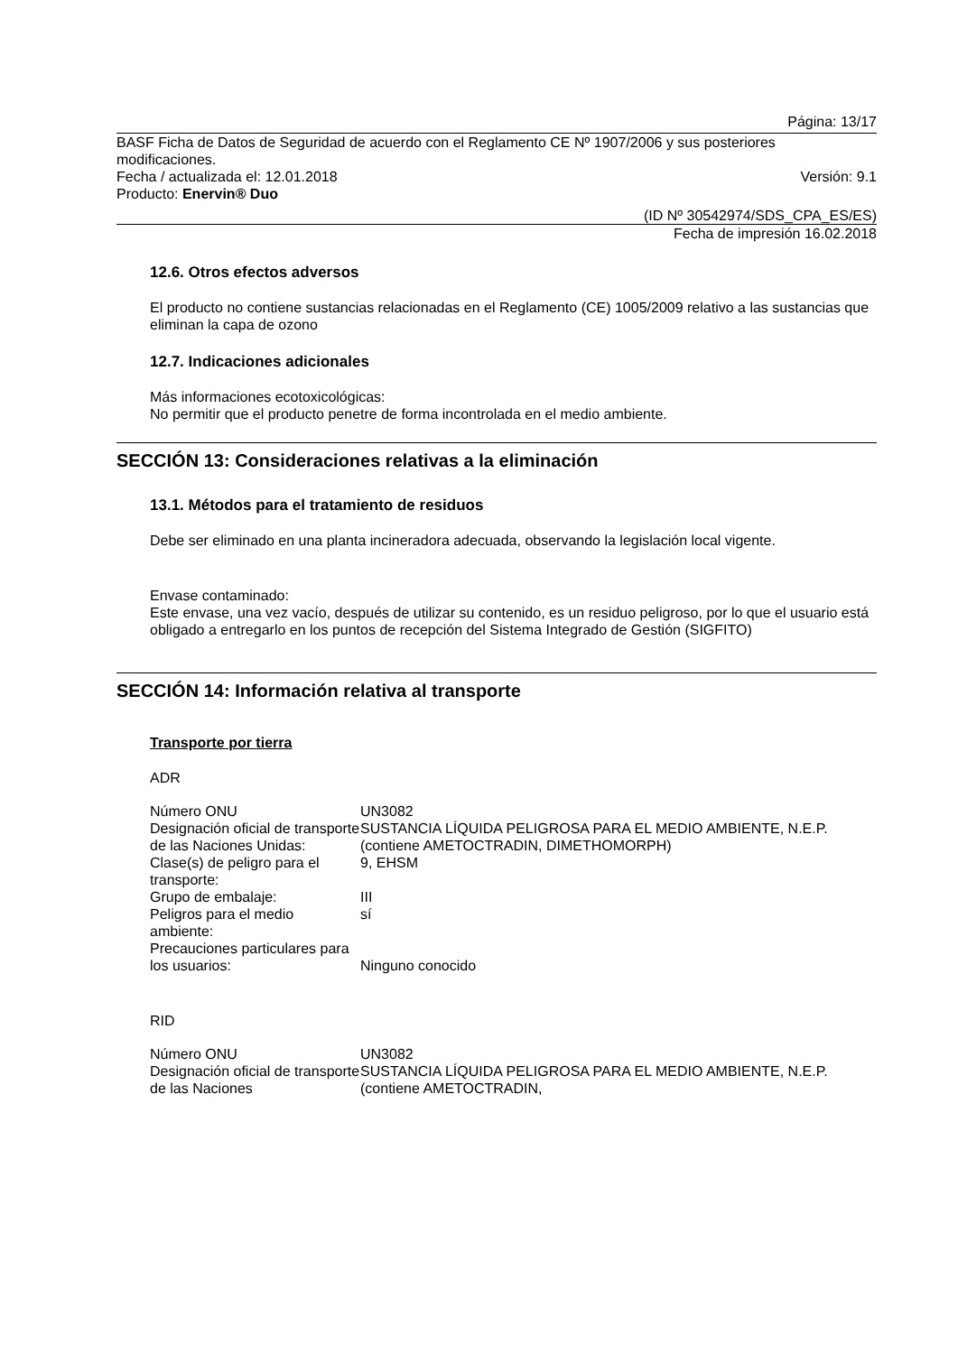Página: 13/17
BASF Ficha de Datos de Seguridad de acuerdo con el Reglamento CE Nº 1907/2006 y sus posteriores modificaciones.
Fecha / actualizada el: 12.01.2018 Versión: 9.1
Producto: Enervin® Duo
(ID Nº 30542974/SDS_CPA_ES/ES)
Fecha de impresión 16.02.2018
12.6. Otros efectos adversos
El producto no contiene sustancias relacionadas en el Reglamento (CE) 1005/2009 relativo a las sustancias que eliminan la capa de ozono
12.7. Indicaciones adicionales
Más informaciones ecotoxicológicas:
No permitir que el producto penetre de forma incontrolada en el medio ambiente.
SECCIÓN 13: Consideraciones relativas a la eliminación
13.1. Métodos para el tratamiento de residuos
Debe ser eliminado en una planta incineradora adecuada, observando la legislación local vigente.
Envase contaminado:
Este envase, una vez vacío, después de utilizar su contenido, es un residuo peligroso, por lo que el usuario está obligado a entregarlo en los puntos de recepción del Sistema Integrado de Gestión (SIGFITO)
SECCIÓN 14: Información relativa al transporte
Transporte por tierra
ADR
| Número ONU | UN3082 |
| Designación oficial de transporte de las Naciones Unidas: | SUSTANCIA LÍQUIDA PELIGROSA PARA EL MEDIO AMBIENTE, N.E.P. (contiene AMETOCTRADIN, DIMETHOMORPH) |
| Clase(s) de peligro para el transporte: | 9, EHSM |
| Grupo de embalaje: | III |
| Peligros para el medio ambiente: | sí |
| Precauciones particulares para los usuarios: | Ninguno conocido |
RID
| Número ONU | UN3082 |
| Designación oficial de transporte de las Naciones | SUSTANCIA LÍQUIDA PELIGROSA PARA EL MEDIO AMBIENTE, N.E.P. (contiene AMETOCTRADIN, |